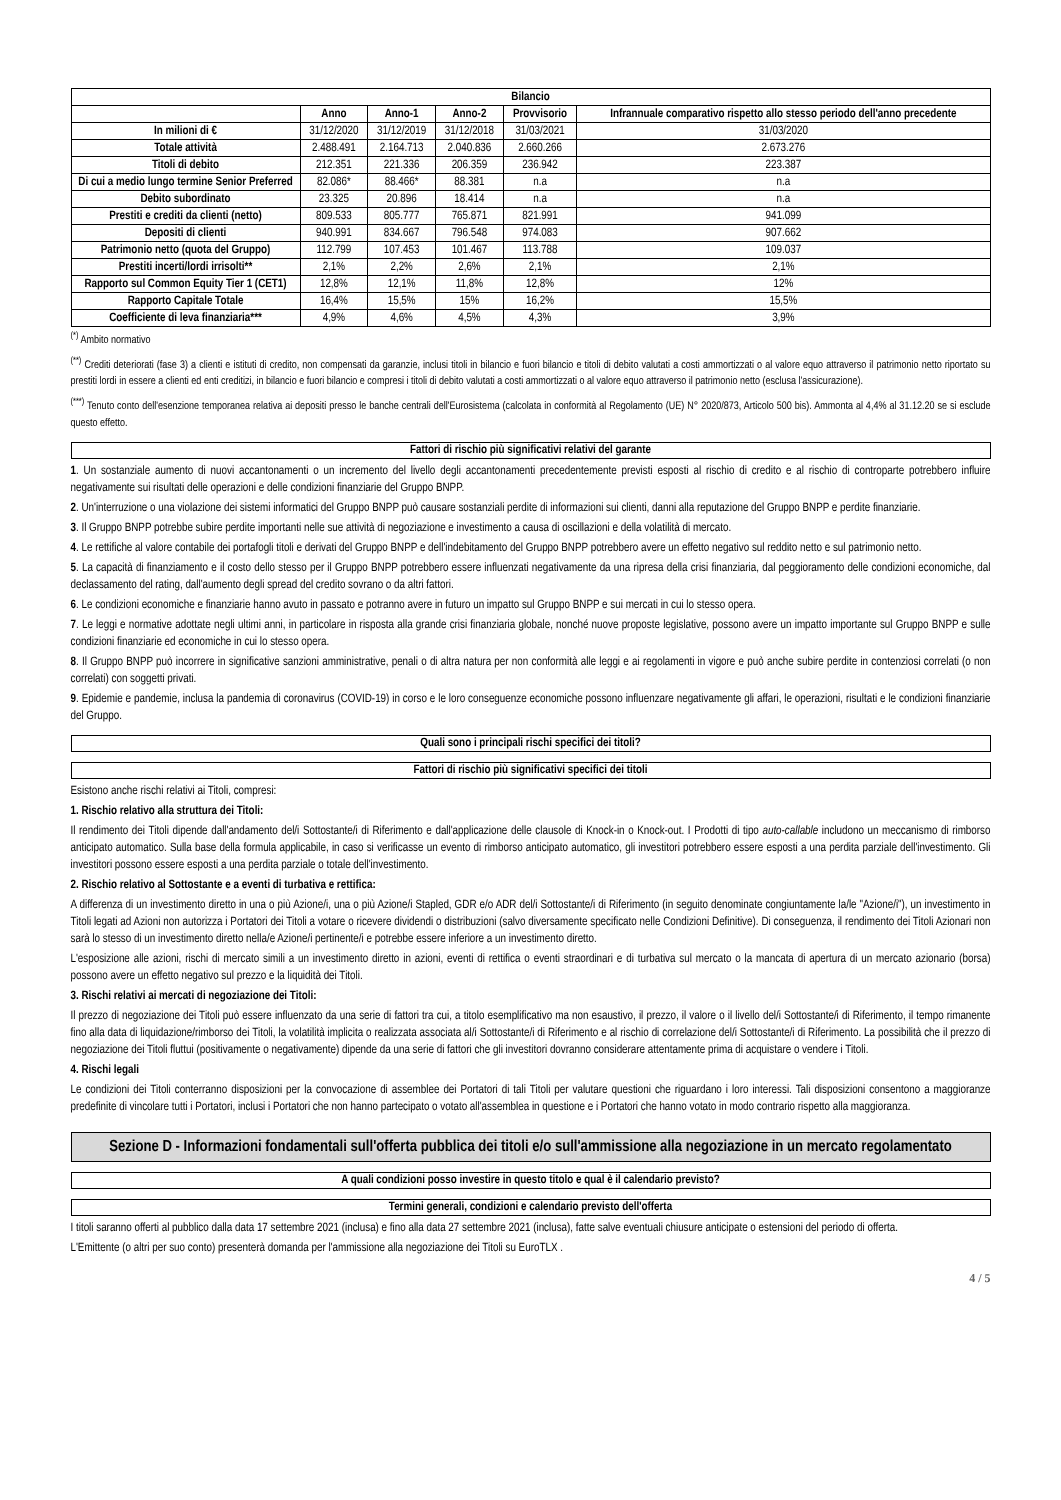| Bilancio | | | | | |
| --- | --- | --- | --- | --- | --- |
| | Anno | Anno-1 | Anno-2 | Provvisorio | Infrannuale comparativo rispetto allo stesso periodo dell'anno precedente |
| In milioni di € | 31/12/2020 | 31/12/2019 | 31/12/2018 | 31/03/2021 | 31/03/2020 |
| Totale attività | 2.488.491 | 2.164.713 | 2.040.836 | 2.660.266 | 2.673.276 |
| Titoli di debito | 212.351 | 221.336 | 206.359 | 236.942 | 223.387 |
| Di cui a medio lungo termine Senior Preferred | 82.086* | 88.466* | 88.381 | n.a | n.a |
| Debito subordinato | 23.325 | 20.896 | 18.414 | n.a | n.a |
| Prestiti e crediti da clienti (netto) | 809.533 | 805.777 | 765.871 | 821.991 | 941.099 |
| Depositi di clienti | 940.991 | 834.667 | 796.548 | 974.083 | 907.662 |
| Patrimonio netto (quota del Gruppo) | 112.799 | 107.453 | 101.467 | 113.788 | 109.037 |
| Prestiti incerti/lordi irrisolti** | 2,1% | 2,2% | 2,6% | 2,1% | 2,1% |
| Rapporto sul Common Equity Tier 1 (CET1) | 12,8% | 12,1% | 11,8% | 12,8% | 12% |
| Rapporto Capitale Totale | 16,4% | 15,5% | 15% | 16,2% | 15,5% |
| Coefficiente di leva finanziaria*** | 4,9% | 4,6% | 4,5% | 4,3% | 3,9% |
<sup>(*)</sup> Ambito normativo
<sup>(**)</sup> Crediti deteriorati (fase 3) a clienti e istituti di credito, non compensati da garanzie, inclusi titoli in bilancio e fuori bilancio e titoli di debito valutati a costi ammortizzati o al valore equo attraverso il patrimonio netto riportato su prestiti lordi in essere a clienti ed enti creditizi, in bilancio e fuori bilancio e compresi i titoli di debito valutati a costi ammortizzati o al valore equo attraverso il patrimonio netto (esclusa l'assicurazione).
<sup>(***)</sup> Tenuto conto dell'esenzione temporanea relativa ai depositi presso le banche centrali dell'Eurosistema (calcolata in conformità al Regolamento (UE) N° 2020/873, Articolo 500 bis). Ammonta al 4,4% al 31.12.20 se si esclude questo effetto.
Fattori di rischio più significativi relativi del garante
1. Un sostanziale aumento di nuovi accantonamenti o un incremento del livello degli accantonamenti precedentemente previsti esposti al rischio di credito e al rischio di controparte potrebbero influire negativamente sui risultati delle operazioni e delle condizioni finanziarie del Gruppo BNPP.
2. Un'interruzione o una violazione dei sistemi informatici del Gruppo BNPP può causare sostanziali perdite di informazioni sui clienti, danni alla reputazione del Gruppo BNPP e perdite finanziarie.
3. Il Gruppo BNPP potrebbe subire perdite importanti nelle sue attività di negoziazione e investimento a causa di oscillazioni e della volatilità di mercato.
4. Le rettifiche al valore contabile dei portafogli titoli e derivati del Gruppo BNPP e dell'indebitamento del Gruppo BNPP potrebbero avere un effetto negativo sul reddito netto e sul patrimonio netto.
5. La capacità di finanziamento e il costo dello stesso per il Gruppo BNPP potrebbero essere influenzati negativamente da una ripresa della crisi finanziaria, dal peggioramento delle condizioni economiche, dal declassamento del rating, dall'aumento degli spread del credito sovrano o da altri fattori.
6. Le condizioni economiche e finanziarie hanno avuto in passato e potranno avere in futuro un impatto sul Gruppo BNPP e sui mercati in cui lo stesso opera.
7. Le leggi e normative adottate negli ultimi anni, in particolare in risposta alla grande crisi finanziaria globale, nonché nuove proposte legislative, possono avere un impatto importante sul Gruppo BNPP e sulle condizioni finanziarie ed economiche in cui lo stesso opera.
8. Il Gruppo BNPP può incorrere in significative sanzioni amministrative, penali o di altra natura per non conformità alle leggi e ai regolamenti in vigore e può anche subire perdite in contenziosi correlati (o non correlati) con soggetti privati.
9. Epidemie e pandemie, inclusa la pandemia di coronavirus (COVID-19) in corso e le loro conseguenze economiche possono influenzare negativamente gli affari, le operazioni, risultati e le condizioni finanziarie del Gruppo.
Quali sono i principali rischi specifici dei titoli?
Fattori di rischio più significativi specifici dei titoli
Esistono anche rischi relativi ai Titoli, compresi:
1. Rischio relativo alla struttura dei Titoli:
Il rendimento dei Titoli dipende dall'andamento del/i Sottostante/i di Riferimento e dall'applicazione delle clausole di Knock-in o Knock-out. I Prodotti di tipo auto-callable includono un meccanismo di rimborso anticipato automatico. Sulla base della formula applicabile, in caso si verificasse un evento di rimborso anticipato automatico, gli investitori potrebbero essere esposti a una perdita parziale dell'investimento. Gli investitori possono essere esposti a una perdita parziale o totale dell'investimento.
2. Rischio relativo al Sottostante e a eventi di turbativa e rettifica:
A differenza di un investimento diretto in una o più Azione/i, una o più Azione/i Stapled, GDR e/o ADR del/i Sottostante/i di Riferimento (in seguito denominate congiuntamente la/le "Azione/i"), un investimento in Titoli legati ad Azioni non autorizza i Portatori dei Titoli a votare o ricevere dividendi o distribuzioni (salvo diversamente specificato nelle Condizioni Definitive). Di conseguenza, il rendimento dei Titoli Azionari non sarà lo stesso di un investimento diretto nella/e Azione/i pertinente/i e potrebbe essere inferiore a un investimento diretto.
L'esposizione alle azioni, rischi di mercato simili a un investimento diretto in azioni, eventi di rettifica o eventi straordinari e di turbativa sul mercato o la mancata di apertura di un mercato azionario (borsa) possono avere un effetto negativo sul prezzo e la liquidità dei Titoli.
3. Rischi relativi ai mercati di negoziazione dei Titoli:
Il prezzo di negoziazione dei Titoli può essere influenzato da una serie di fattori tra cui, a titolo esemplificativo ma non esaustivo, il prezzo, il valore o il livello del/i Sottostante/i di Riferimento, il tempo rimanente fino alla data di liquidazione/rimborso dei Titoli, la volatilità implicita o realizzata associata al/i Sottostante/i di Riferimento e al rischio di correlazione del/i Sottostante/i di Riferimento. La possibilità che il prezzo di negoziazione dei Titoli fluttui (positivamente o negativamente) dipende da una serie di fattori che gli investitori dovranno considerare attentamente prima di acquistare o vendere i Titoli.
4. Rischi legali
Le condizioni dei Titoli conterranno disposizioni per la convocazione di assemblee dei Portatori di tali Titoli per valutare questioni che riguardano i loro interessi. Tali disposizioni consentono a maggioranze predefinite di vincolare tutti i Portatori, inclusi i Portatori che non hanno partecipato o votato all'assemblea in questione e i Portatori che hanno votato in modo contrario rispetto alla maggioranza.
Sezione D - Informazioni fondamentali sull'offerta pubblica dei titoli e/o sull'ammissione alla negoziazione in un mercato regolamentato
A quali condizioni posso investire in questo titolo e qual è il calendario previsto?
Termini generali, condizioni e calendario previsto dell'offerta
I titoli saranno offerti al pubblico dalla data 17 settembre 2021 (inclusa) e fino alla data 27 settembre 2021 (inclusa), fatte salve eventuali chiusure anticipate o estensioni del periodo di offerta.
L'Emittente (o altri per suo conto) presenterà domanda per l'ammissione alla negoziazione dei Titoli su EuroTLX .
4 / 5